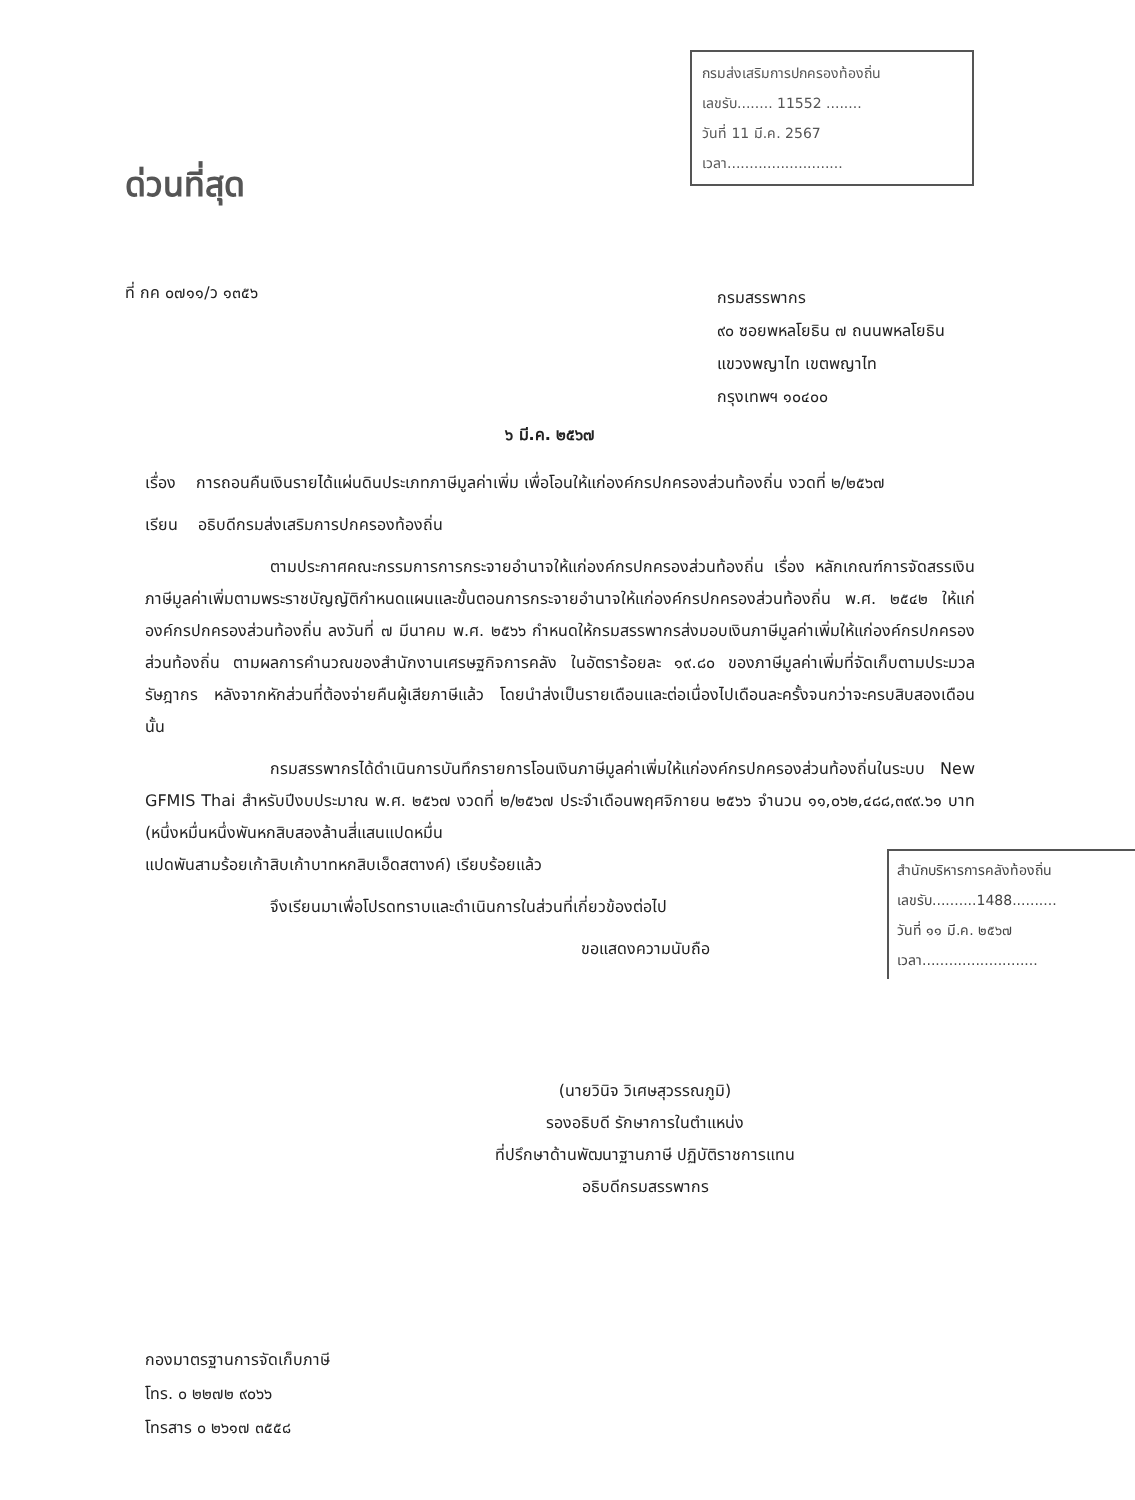กรมส่งเสริมการปกครองท้องถิ่น
เลขรับ........ 11552 ........
วันที่ 11 มี.ค. 2567
เวลา..........................
ด่วนที่สุด
ที่ กค ๐๗๑๑/ว ๑๓๕๖
กรมสรรพากร
๙๐ ซอยพหลโยธิน ๗ ถนนพหลโยธิน
แขวงพญาไท เขตพญาไท
กรุงเทพฯ ๑๐๔๐๐
๖ มี.ค. ๒๕๖๗
เรื่อง การถอนคืนเงินรายได้แผ่นดินประเภทภาษีมูลค่าเพิ่ม เพื่อโอนให้แก่องค์กรปกครองส่วนท้องถิ่น งวดที่ ๒/๒๕๖๗
เรียน อธิบดีกรมส่งเสริมการปกครองท้องถิ่น
ตามประกาศคณะกรรมการการกระจายอำนาจให้แก่องค์กรปกครองส่วนท้องถิ่น เรื่อง หลักเกณฑ์การจัดสรรเงินภาษีมูลค่าเพิ่มตามพระราชบัญญัติกำหนดแผนและขั้นตอนการกระจายอำนาจให้แก่องค์กรปกครองส่วนท้องถิ่น พ.ศ. ๒๕๔๒ ให้แก่องค์กรปกครองส่วนท้องถิ่น ลงวันที่ ๗ มีนาคม พ.ศ. ๒๕๖๖ กำหนดให้กรมสรรพากรส่งมอบเงินภาษีมูลค่าเพิ่มให้แก่องค์กรปกครองส่วนท้องถิ่น ตามผลการคำนวณของสำนักงานเศรษฐกิจการคลัง ในอัตราร้อยละ ๑๙.๘๐ ของภาษีมูลค่าเพิ่มที่จัดเก็บตามประมวลรัษฎากร หลังจากหักส่วนที่ต้องจ่ายคืนผู้เสียภาษีแล้ว โดยนำส่งเป็นรายเดือนและต่อเนื่องไปเดือนละครั้งจนกว่าจะครบสิบสองเดือน นั้น
กรมสรรพากรได้ดำเนินการบันทึกรายการโอนเงินภาษีมูลค่าเพิ่มให้แก่องค์กรปกครองส่วนท้องถิ่นในระบบ New GFMIS Thai สำหรับปีงบประมาณ พ.ศ. ๒๕๖๗ งวดที่ ๒/๒๕๖๗ ประจำเดือนพฤศจิกายน ๒๕๖๖ จำนวน ๑๑,๐๖๒,๔๘๘,๓๙๙.๖๑ บาท (หนึ่งหมื่นหนึ่งพันหกสิบสองล้านสี่แสนแปดหมื่น
สำนักบริหารการคลังท้องถิ่น
เลขรับ..........1488..........
วันที่ ๑๑ มี.ค. ๒๕๖๗
เวลา..........................
แปดพันสามร้อยเก้าสิบเก้าบาทหกสิบเอ็ดสตางค์) เรียบร้อยแล้ว
จึงเรียนมาเพื่อโปรดทราบและดำเนินการในส่วนที่เกี่ยวข้องต่อไป
ขอแสดงความนับถือ
(นายวินิจ วิเศษสุวรรณภูมิ)
รองอธิบดี รักษาการในตำแหน่ง
ที่ปรึกษาด้านพัฒนาฐานภาษี ปฏิบัติราชการแทน
อธิบดีกรมสรรพากร
กองมาตรฐานการจัดเก็บภาษี
โทร. ๐ ๒๒๗๒ ๙๐๖๖
โทรสาร ๐ ๒๖๑๗ ๓๕๕๘